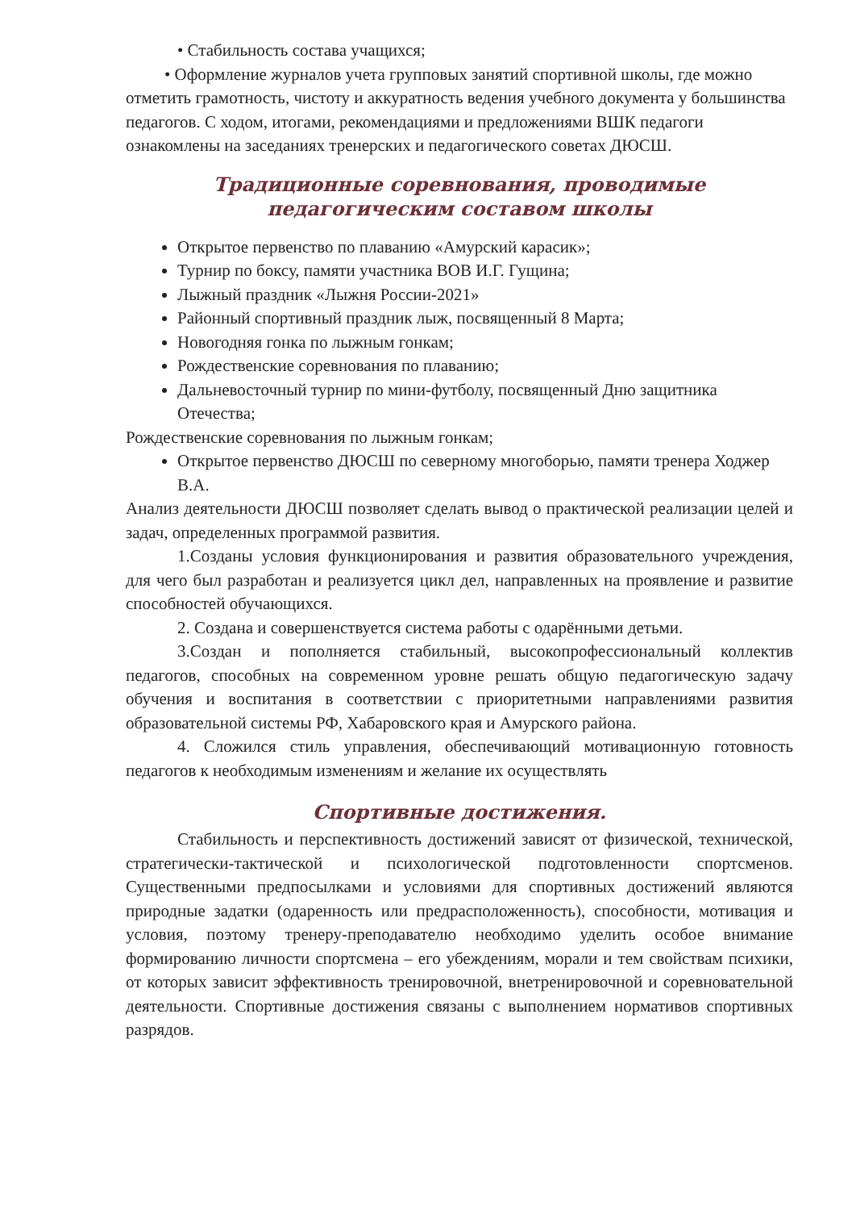• Стабильность состава учащихся;
• Оформление журналов учета групповых занятий спортивной школы, где можно отметить грамотность, чистоту и аккуратность ведения учебного документа у большинства педагогов. С ходом, итогами, рекомендациями и предложениями ВШК педагоги ознакомлены на заседаниях тренерских и педагогического советах ДЮСШ.
Традиционные соревнования, проводимые педагогическим составом школы
Открытое первенство по плаванию «Амурский карасик»;
Турнир по боксу, памяти участника ВОВ И.Г. Гущина;
Лыжный праздник «Лыжня России-2021»
Районный спортивный праздник лыж, посвященный 8 Марта;
Новогодняя гонка по лыжным гонкам;
Рождественские соревнования по плаванию;
Дальневосточный турнир по мини-футболу, посвященный Дню защитника Отечества;
Рождественские соревнования по лыжным гонкам;
Открытое первенство ДЮСШ по северному многоборью, памяти тренера Ходжер В.А.
Анализ деятельности ДЮСШ позволяет сделать вывод о практической реализации целей и задач, определенных программой развития.
1.Созданы условия функционирования и развития образовательного учреждения, для чего был разработан и реализуется цикл дел, направленных на проявление и развитие способностей обучающихся.
2. Создана и совершенствуется система работы с одарёнными детьми.
3.Создан и пополняется стабильный, высокопрофессиональный коллектив педагогов, способных на современном уровне решать общую педагогическую задачу обучения и воспитания в соответствии с приоритетными направлениями развития образовательной системы РФ, Хабаровского края и Амурского района.
4. Сложился стиль управления, обеспечивающий мотивационную готовность педагогов к необходимым изменениям и желание их осуществлять
Спортивные достижения.
Стабильность и перспективность достижений зависят от физической, технической, стратегически-тактической и психологической подготовленности спортсменов. Существенными предпосылками и условиями для спортивных достижений являются природные задатки (одаренность или предрасположенность), способности, мотивация и условия, поэтому тренеру-преподавателю необходимо уделить особое внимание формированию личности спортсмена – его убеждениям, морали и тем свойствам психики, от которых зависит эффективность тренировочной, внетренировочной и соревновательной деятельности. Спортивные достижения связаны с выполнением нормативов спортивных разрядов.